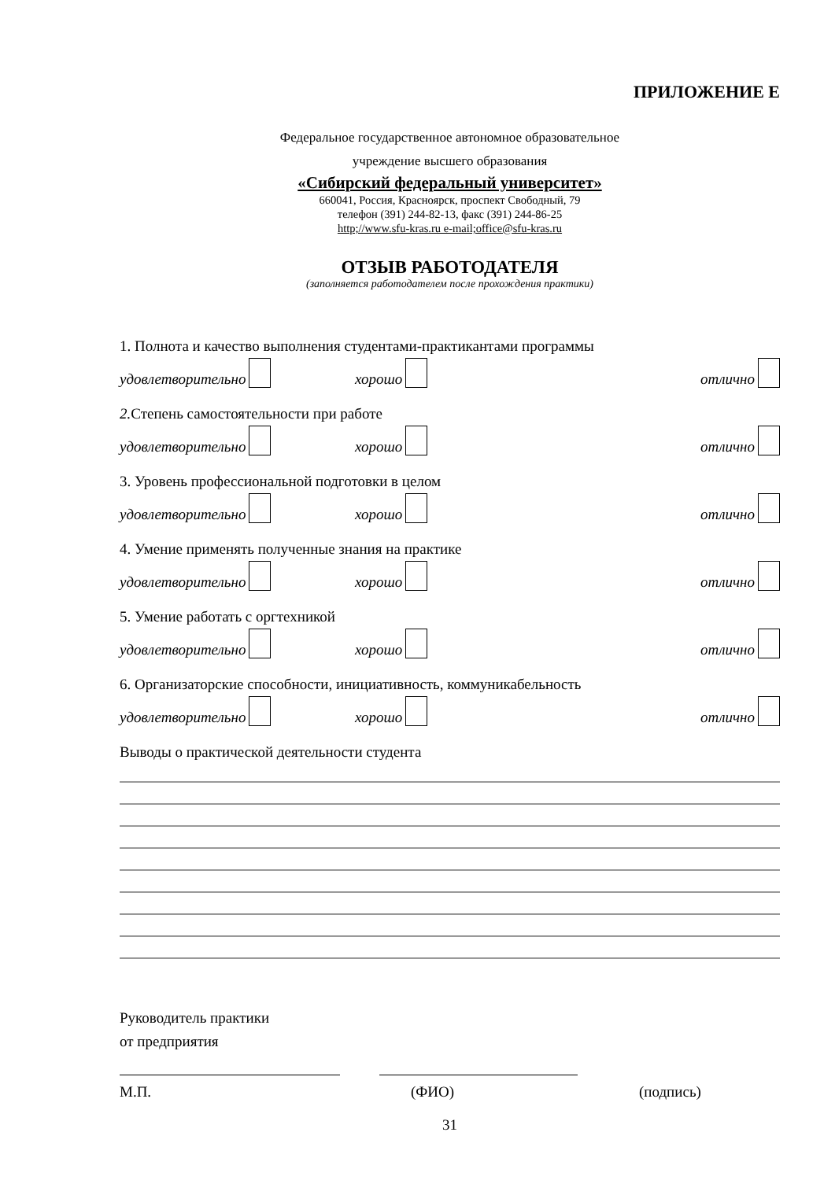ПРИЛОЖЕНИЕ Е
Федеральное государственное автономное образовательное
учреждение высшего образования
«Сибирский федеральный университет»
660041, Россия, Красноярск, проспект Свободный, 79
телефон (391) 244-82-13, факс (391) 244-86-25
http;//www.sfu-kras.ru e-mail;office@sfu-kras.ru
ОТЗЫВ РАБОТОДАТЕЛЯ
(заполняется работодателем после прохождения практики)
1. Полнота и качество выполнения студентами-практикантами программы
удовлетворительно хорошо отлично
2. Степень самостоятельности при работе
удовлетворительно хорошо отлично
3. Уровень профессиональной подготовки в целом
удовлетворительно хорошо отлично
4. Умение применять полученные знания на практике
удовлетворительно хорошо отлично
5. Умение работать с оргтехникой
удовлетворительно хорошо отлично
6. Организаторские способности, инициативность, коммуникабельность
удовлетворительно хорошо отлично
Выводы о практической деятельности студента
Руководитель практики
от предприятия
М.П. (ФИО) (подпись)
31